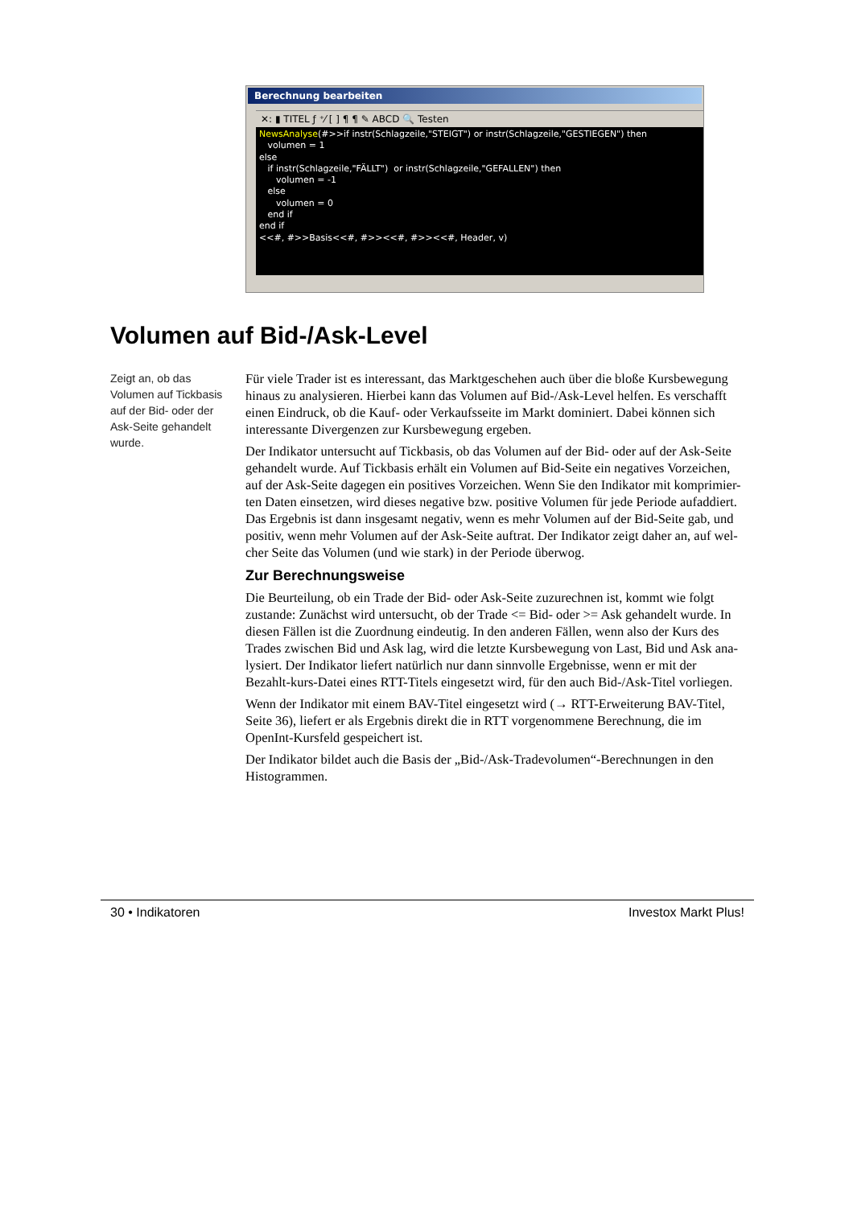Berechnung bearbeiten
✕: ▮ TITEL ƒ ⁺⁄ [ ] ¶ ¶ ✎ ABCD 🔍 Testen
NewsAnalyse(#>>if instr(Schlagzeile,"STEIGT") or instr(Schlagzeile,"GESTIEGEN") then volumen = 1 else if instr(Schlagzeile,"FÄLLT") or instr(Schlagzeile,"GEFALLEN") then volumen = -1 else volumen = 0 end if end if <<#, #>>Basis<<#, #>><<#, #>><<#, Header, v)
Volumen auf Bid-/Ask-Level
Zeigt an, ob das Volumen auf Tickbasis auf der Bid- oder der Ask-Seite gehandelt wurde.
Für viele Trader ist es interessant, das Marktgeschehen auch über die bloße Kursbewegung hinaus zu analysieren. Hierbei kann das Volumen auf Bid-/Ask-Level helfen. Es verschafft einen Eindruck, ob die Kauf- oder Verkaufsseite im Markt dominiert. Dabei können sich interessante Divergenzen zur Kursbewegung ergeben.
Der Indikator untersucht auf Tickbasis, ob das Volumen auf der Bid- oder auf der Ask-Seite gehandelt wurde. Auf Tickbasis erhält ein Volumen auf Bid-Seite ein negatives Vorzeichen, auf der Ask-Seite dagegen ein positives Vorzeichen. Wenn Sie den Indikator mit komprimier-ten Daten einsetzen, wird dieses negative bzw. positive Volumen für jede Periode aufaddiert. Das Ergebnis ist dann insgesamt negativ, wenn es mehr Volumen auf der Bid-Seite gab, und positiv, wenn mehr Volumen auf der Ask-Seite auftrat. Der Indikator zeigt daher an, auf wel-cher Seite das Volumen (und wie stark) in der Periode überwog.
Zur Berechnungsweise
Die Beurteilung, ob ein Trade der Bid- oder Ask-Seite zuzurechnen ist, kommt wie folgt zustande: Zunächst wird untersucht, ob der Trade <= Bid- oder >= Ask gehandelt wurde. In diesen Fällen ist die Zuordnung eindeutig. In den anderen Fällen, wenn also der Kurs des Trades zwischen Bid und Ask lag, wird die letzte Kursbewegung von Last, Bid und Ask ana-lysiert. Der Indikator liefert natürlich nur dann sinnvolle Ergebnisse, wenn er mit der Bezahlt-kurs-Datei eines RTT-Titels eingesetzt wird, für den auch Bid-/Ask-Titel vorliegen.
Wenn der Indikator mit einem BAV-Titel eingesetzt wird (→ RTT-Erweiterung BAV-Titel, Seite 36), liefert er als Ergebnis direkt die in RTT vorgenommene Berechnung, die im OpenInt-Kursfeld gespeichert ist.
Der Indikator bildet auch die Basis der „Bid-/Ask-Tradevolumen“-Berechnungen in den Histogrammen.
30 • Indikatoren Investox Markt Plus!